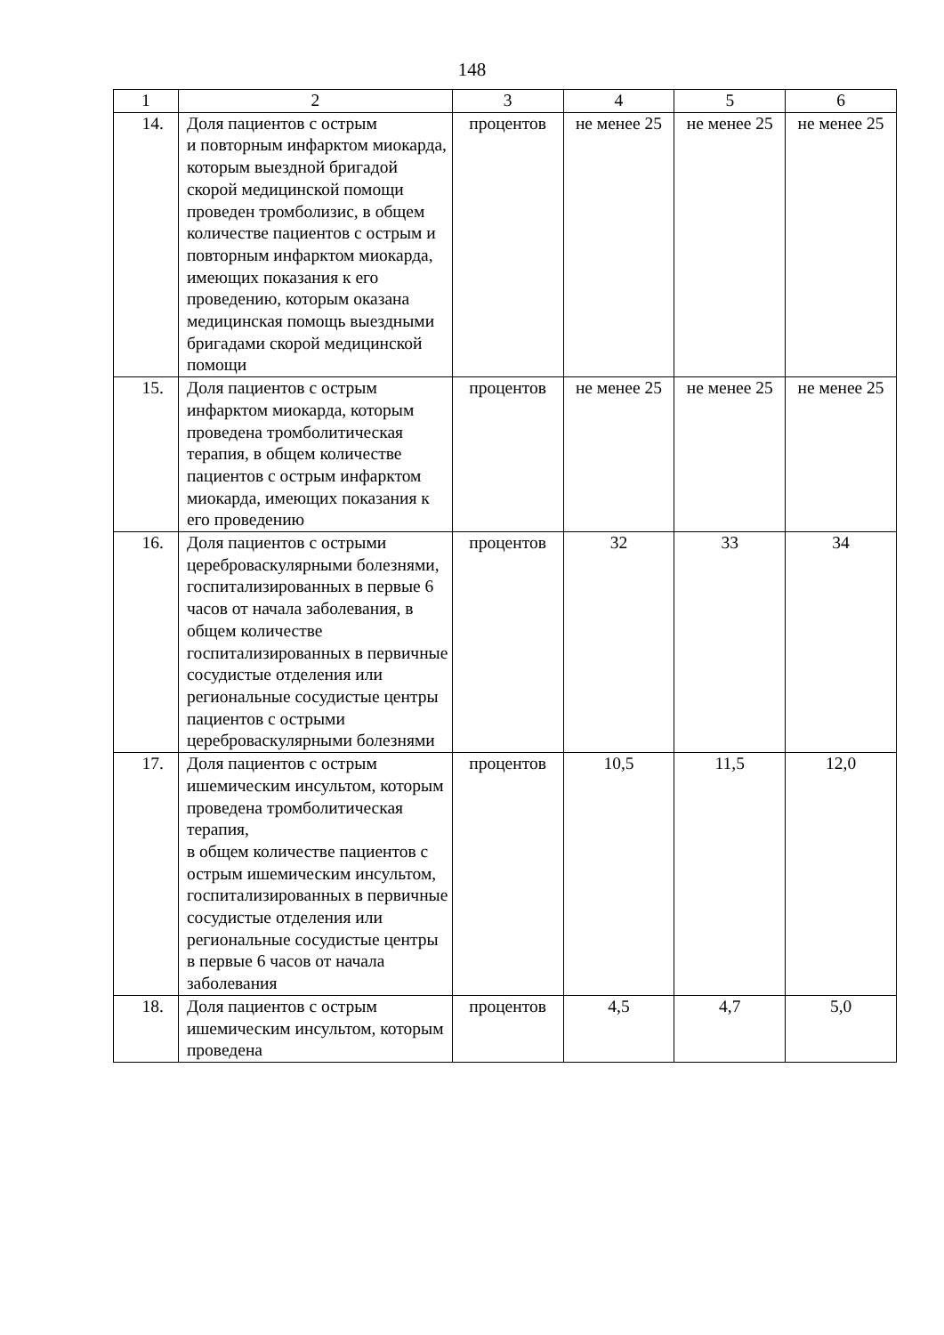148
| 1 | 2 | 3 | 4 | 5 | 6 |
| 14. | Доля пациентов с острым и повторным инфарктом миокарда, которым выездной бригадой скорой медицинской помощи проведен тромболизис, в общем количестве пациентов с острым и повторным инфарктом миокарда, имеющих показания к его проведению, которым оказана медицинская помощь выездными бригадами скорой медицинской помощи | процентов | не менее 25 | не менее 25 | не менее 25 |
| 15. | Доля пациентов с острым инфарктом миокарда, которым проведена тромболитическая терапия, в общем количестве пациентов с острым инфарктом миокарда, имеющих показания к его проведению | процентов | не менее 25 | не менее 25 | не менее 25 |
| 16. | Доля пациентов с острыми цереброваскулярными болезнями, госпитализированных в первые 6 часов от начала заболевания, в общем количестве госпитализированных в первичные сосудистые отделения или региональные сосудистые центры пациентов с острыми цереброваскулярными болезнями | процентов | 32 | 33 | 34 |
| 17. | Доля пациентов с острым ишемическим инсультом, которым проведена тромболитическая терапия, в общем количестве пациентов с острым ишемическим инсультом, госпитализированных в первичные сосудистые отделения или региональные сосудистые центры в первые 6 часов от начала заболевания | процентов | 10,5 | 11,5 | 12,0 |
| 18. | Доля пациентов с острым ишемическим инсультом, которым проведена | процентов | 4,5 | 4,7 | 5,0 |